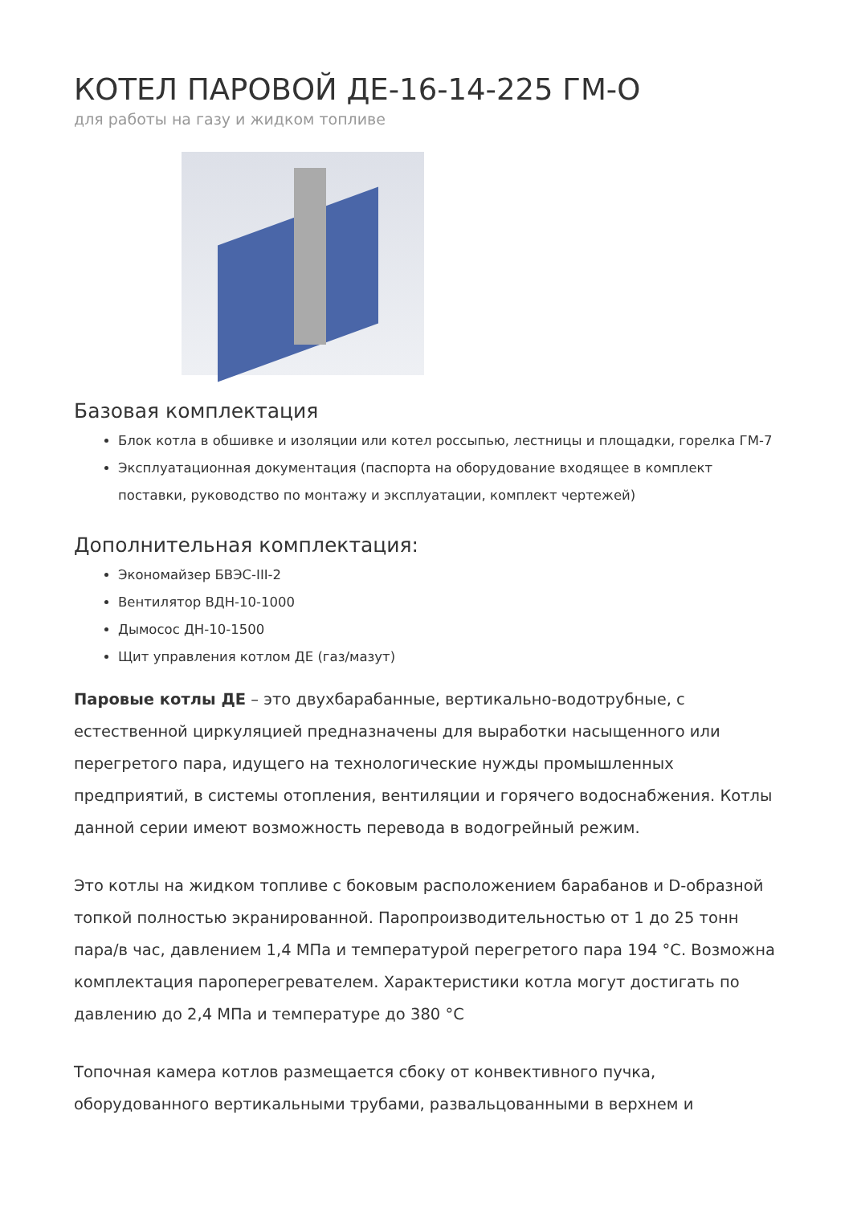КОТЕЛ ПАРОВОЙ ДЕ-16-14-225 ГМ-О
для работы на газу и жидком топливе
Базовая комплектация
Блок котла в обшивке и изоляции или котел россыпью, лестницы и площадки, горелка ГМ-7
Эксплуатационная документация (паспорта на оборудование входящее в комплект поставки, руководство по монтажу и эксплуатации, комплект чертежей)
Дополнительная комплектация:
Экономайзер БВЭС-III-2
Вентилятор ВДН-10-1000
Дымосос ДН-10-1500
Щит управления котлом ДЕ (газ/мазут)
Паровые котлы ДЕ – это двухбарабанные, вертикально-водотрубные, с естественной циркуляцией предназначены для выработки насыщенного или перегретого пара, идущего на технологические нужды промышленных предприятий, в системы отопления, вентиляции и горячего водоснабжения. Котлы данной серии имеют возможность перевода в водогрейный режим.
Это котлы на жидком топливе с боковым расположением барабанов и D-образной топкой полностью экранированной. Паропроизводительностью от 1 до 25 тонн пара/в час, давлением 1,4 МПа и температурой перегретого пара 194 °С. Возможна комплектация пароперегревателем. Характеристики котла могут достигать по давлению до 2,4 МПа и температуре до 380 °С
Топочная камера котлов размещается сбоку от конвективного пучка, оборудованного вертикальными трубами, развальцованными в верхнем и